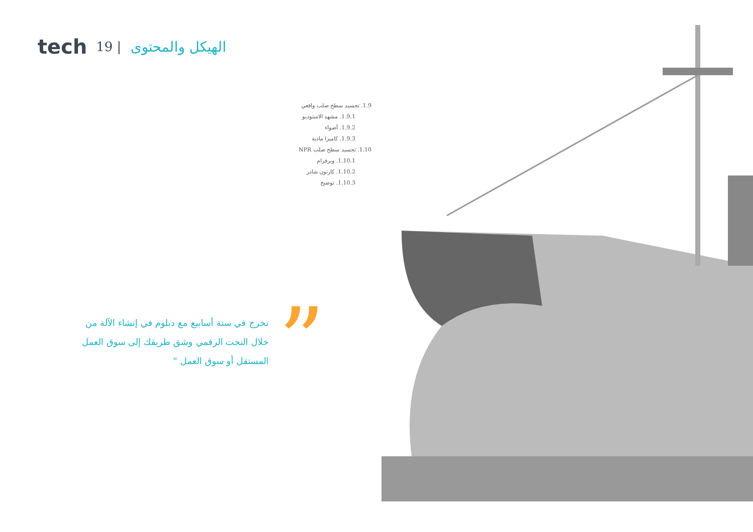tech 19 | الهيكل والمحتوى
1.9. تجسيد سطح صلب واقعي
1.9.1. مشهد الاستوديو
1.9.2. أضواء
1.9.3. كاميرا مادية
1.10. تجسيد سطح صلب NPR
1.10.1. ويرفرام
1.10.2. كارتون شادر
1.10.3. توضيح
”
تخرج في ستة أسابيع مع دبلوم في إنشاء الآلة من خلال النحت الرقمي وشق طريقك إلى سوق العمل المستقل أو سوق العمل "